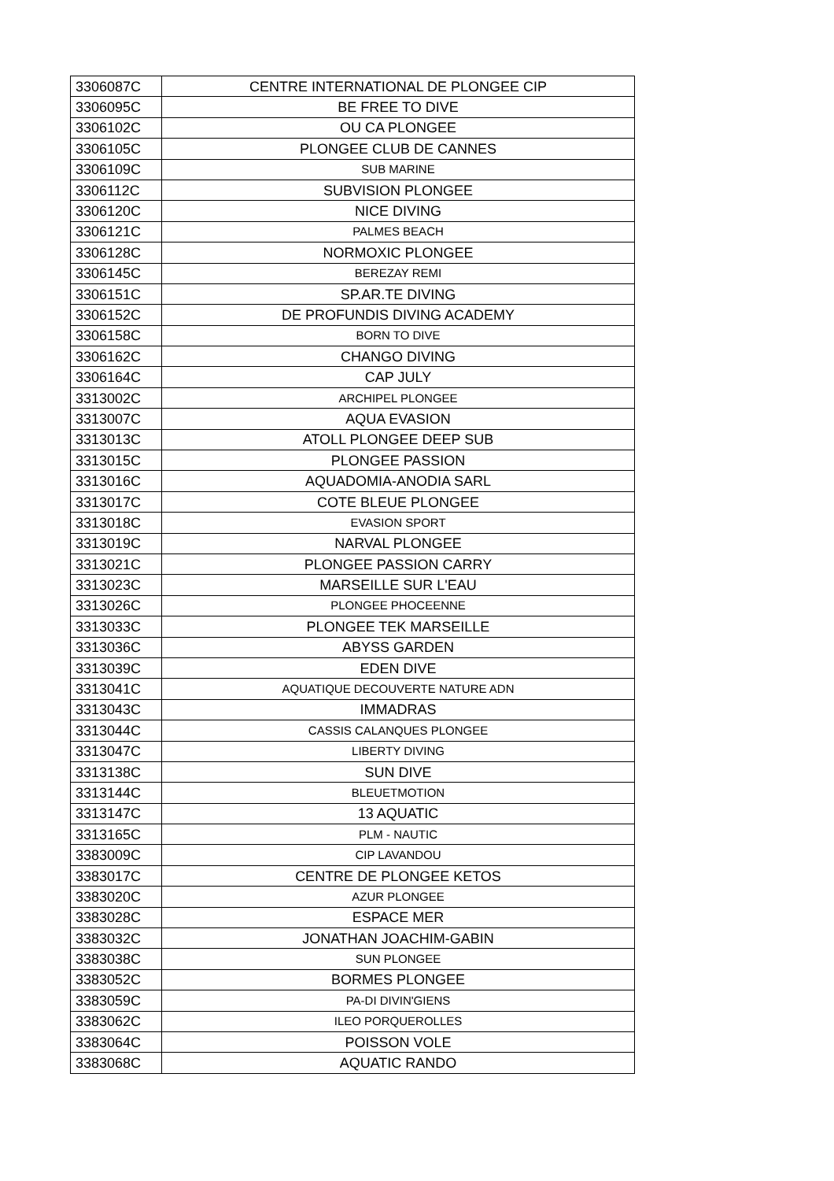| 3306087C | CENTRE INTERNATIONAL DE PLONGEE CIP |
| 3306095C | BE FREE TO DIVE |
| 3306102C | OU CA PLONGEE |
| 3306105C | PLONGEE CLUB DE CANNES |
| 3306109C | SUB MARINE |
| 3306112C | SUBVISION PLONGEE |
| 3306120C | NICE DIVING |
| 3306121C | PALMES BEACH |
| 3306128C | NORMOXIC PLONGEE |
| 3306145C | BEREZAY REMI |
| 3306151C | SP.AR.TE DIVING |
| 3306152C | DE PROFUNDIS DIVING ACADEMY |
| 3306158C | BORN TO DIVE |
| 3306162C | CHANGO DIVING |
| 3306164C | CAP JULY |
| 3313002C | ARCHIPEL PLONGEE |
| 3313007C | AQUA EVASION |
| 3313013C | ATOLL PLONGEE DEEP SUB |
| 3313015C | PLONGEE PASSION |
| 3313016C | AQUADOMIA-ANODIA SARL |
| 3313017C | COTE BLEUE PLONGEE |
| 3313018C | EVASION SPORT |
| 3313019C | NARVAL PLONGEE |
| 3313021C | PLONGEE PASSION CARRY |
| 3313023C | MARSEILLE SUR L'EAU |
| 3313026C | PLONGEE PHOCEENNE |
| 3313033C | PLONGEE TEK MARSEILLE |
| 3313036C | ABYSS GARDEN |
| 3313039C | EDEN DIVE |
| 3313041C | AQUATIQUE DECOUVERTE NATURE ADN |
| 3313043C | IMMADRAS |
| 3313044C | CASSIS CALANQUES PLONGEE |
| 3313047C | LIBERTY DIVING |
| 3313138C | SUN DIVE |
| 3313144C | BLEUETMOTION |
| 3313147C | 13 AQUATIC |
| 3313165C | PLM - NAUTIC |
| 3383009C | CIP LAVANDOU |
| 3383017C | CENTRE DE PLONGEE KETOS |
| 3383020C | AZUR PLONGEE |
| 3383028C | ESPACE MER |
| 3383032C | JONATHAN JOACHIM-GABIN |
| 3383038C | SUN PLONGEE |
| 3383052C | BORMES PLONGEE |
| 3383059C | PA-DI DIVIN'GIENS |
| 3383062C | ILEO PORQUEROLLES |
| 3383064C | POISSON VOLE |
| 3383068C | AQUATIC RANDO |